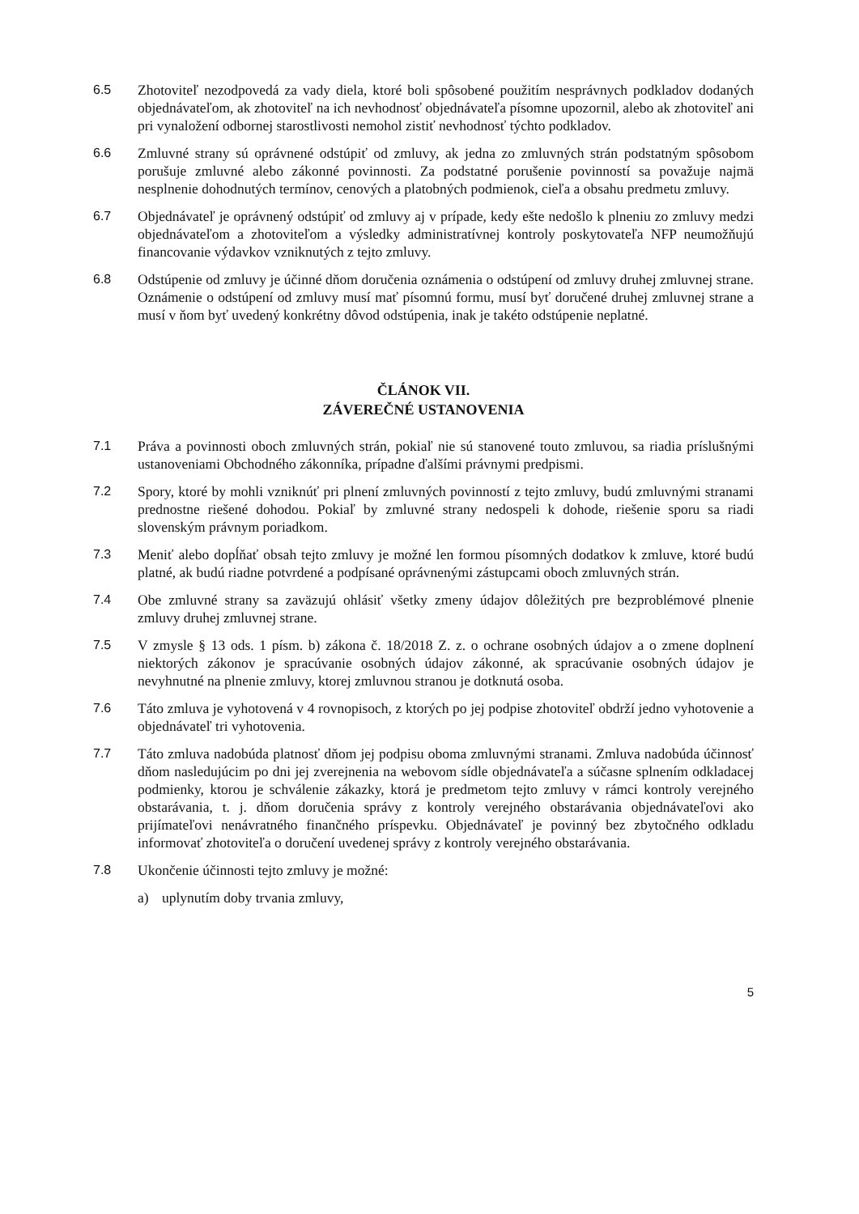6.5 Zhotoviteľ nezodpovedá za vady diela, ktoré boli spôsobené použitím nesprávnych podkladov dodaných objednávateľom, ak zhotoviteľ na ich nevhodnosť objednávateľa písomne upozornil, alebo ak zhotoviteľ ani pri vynaložení odbornej starostlivosti nemohol zistiť nevhodnosť týchto podkladov.
6.6 Zmluvné strany sú oprávnené odstúpiť od zmluvy, ak jedna zo zmluvných strán podstatným spôsobom porušuje zmluvné alebo zákonné povinnosti. Za podstatné porušenie povinností sa považuje najmä nesplnenie dohodnutých termínov, cenových a platobných podmienok, cieľa a obsahu predmetu zmluvy.
6.7 Objednávateľ je oprávnený odstúpiť od zmluvy aj v prípade, kedy ešte nedošlo k plneniu zo zmluvy medzi objednávateľom a zhotoviteľom a výsledky administratívnej kontroly poskytovateľa NFP neumožňujú financovanie výdavkov vzniknutých z tejto zmluvy.
6.8 Odstúpenie od zmluvy je účinné dňom doručenia oznámenia o odstúpení od zmluvy druhej zmluvnej strane. Oznámenie o odstúpení od zmluvy musí mať písomnú formu, musí byť doručené druhej zmluvnej strane a musí v ňom byť uvedený konkrétny dôvod odstúpenia, inak je takéto odstúpenie neplatné.
ČLÁNOK VII.
ZÁVEREČNÉ USTANOVENIA
7.1 Práva a povinnosti oboch zmluvných strán, pokiaľ nie sú stanovené touto zmluvou, sa riadia príslušnými ustanoveniami Obchodného zákonníka, prípadne ďalšími právnymi predpismi.
7.2 Spory, ktoré by mohli vzniknúť pri plnení zmluvných povinností z tejto zmluvy, budú zmluvnými stranami prednostne riešené dohodou. Pokiaľ by zmluvné strany nedospeli k dohode, riešenie sporu sa riadi slovenským právnym poriadkom.
7.3 Meniť alebo dopĺňať obsah tejto zmluvy je možné len formou písomných dodatkov k zmluve, ktoré budú platné, ak budú riadne potvrdené a podpísané oprávnenými zástupcami oboch zmluvných strán.
7.4 Obe zmluvné strany sa zaväzujú ohlásiť všetky zmeny údajov dôležitých pre bezproblémové plnenie zmluvy druhej zmluvnej strane.
7.5 V zmysle § 13 ods. 1 písm. b) zákona č. 18/2018 Z. z. o ochrane osobných údajov a o zmene doplnení niektorých zákonov je spracúvanie osobných údajov zákonné, ak spracúvanie osobných údajov je nevyhnutné na plnenie zmluvy, ktorej zmluvnou stranou je dotknutá osoba.
7.6 Táto zmluva je vyhotovená v 4 rovnopisoch, z ktorých po jej podpise zhotoviteľ obdrží jedno vyhotovenie a objednávateľ tri vyhotovenia.
7.7 Táto zmluva nadobúda platnosť dňom jej podpisu oboma zmluvnými stranami. Zmluva nadobúda účinnosť dňom nasledujúcim po dni jej zverejnenia na webovom sídle objednávateľa a súčasne splnením odkladacej podmienky, ktorou je schválenie zákazky, ktorá je predmetom tejto zmluvy v rámci kontroly verejného obstarávania, t. j. dňom doručenia správy z kontroly verejného obstarávania objednávateľovi ako prijímateľovi nenávratného finančného príspevku. Objednávateľ je povinný bez zbytočného odkladu informovať zhotoviteľa o doručení uvedenej správy z kontroly verejného obstarávania.
7.8 Ukončenie účinnosti tejto zmluvy je možné:
a) uplynutím doby trvania zmluvy,
5